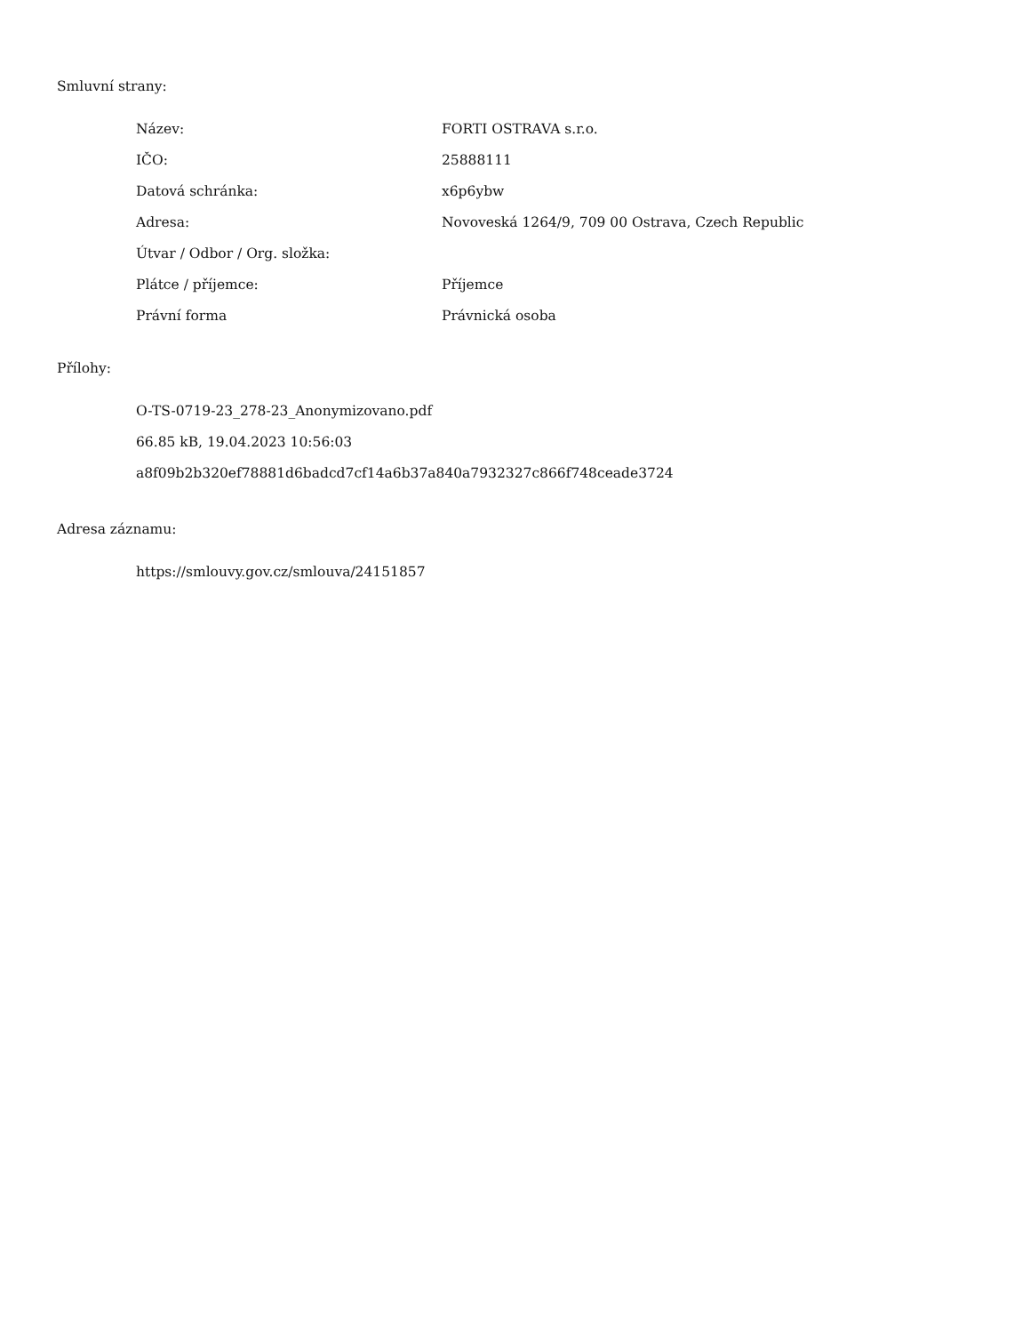Smluvní strany:
| Název: | FORTI OSTRAVA s.r.o. |
| IČO: | 25888111 |
| Datová schránka: | x6p6ybw |
| Adresa: | Novoveská 1264/9, 709 00 Ostrava, Czech Republic |
| Útvar / Odbor / Org. složka: | |
| Plátce / příjemce: | Příjemce |
| Právní forma | Právnická osoba |
Přílohy:
O-TS-0719-23_278-23_Anonymizovano.pdf
66.85 kB, 19.04.2023 10:56:03
a8f09b2b320ef78881d6badcd7cf14a6b37a840a7932327c866f748ceade3724
Adresa záznamu:
https://smlouvy.gov.cz/smlouva/24151857